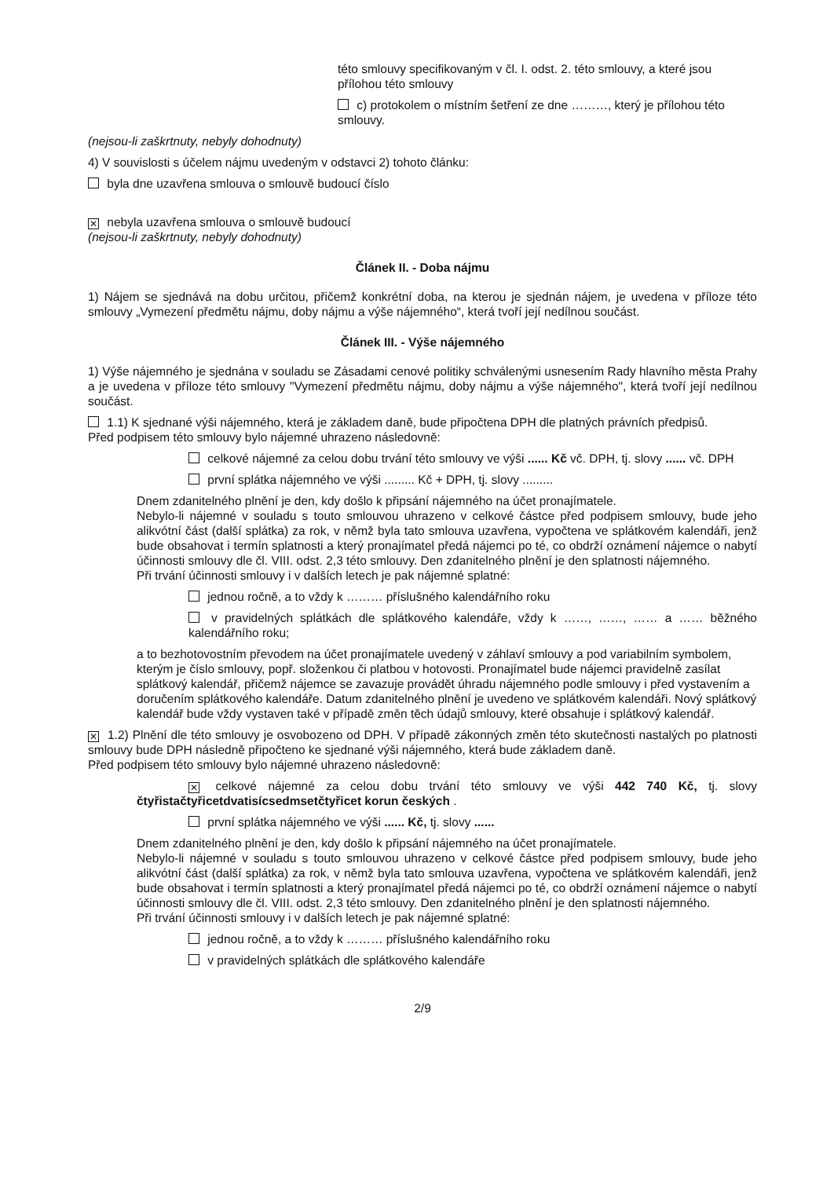této smlouvy specifikovaným v čl. I. odst. 2. této smlouvy, a které jsou přílohou této smlouvy
c) protokolem o místním šetření ze dne ………, který je přílohou této smlouvy.
(nejsou-li zaškrtnuty, nebyly dohodnuty)
4) V souvislosti s účelem nájmu uvedeným v odstavci 2) tohoto článku:
byla dne uzavřena smlouva o smlouvě budoucí číslo
✕ nebyla uzavřena smlouva o smlouvě budoucí
(nejsou-li zaškrtnuty, nebyly dohodnuty)
Článek II. - Doba nájmu
1) Nájem se sjednává na dobu určitou, přičemž konkrétní doba, na kterou je sjednán nájem, je uvedena v příloze této smlouvy „Vymezení předmětu nájmu, doby nájmu a výše nájemného“, která tvoří její nedílnou součást.
Článek III. - Výše nájemného
1) Výše nájemného je sjednána v souladu se Zásadami cenové politiky schválenými usnesením Rady hlavního města Prahy a je uvedena v příloze této smlouvy "Vymezení předmětu nájmu, doby nájmu a výše nájemného", která tvoří její nedílnou součást.
1.1) K sjednané výši nájemného, která je základem daně, bude připočtena DPH dle platných právních předpisů.
Před podpisem této smlouvy bylo nájemné uhrazeno následovně:
celkové nájemné za celou dobu trvání této smlouvy ve výši ...... Kč vč. DPH, tj. slovy ...... vč. DPH
první splátka nájemného ve výši ......... Kč + DPH, tj. slovy .........
Dnem zdanitelného plnění je den, kdy došlo k připsání nájemného na účet pronajímatele.
Nebylo-li nájemné v souladu s touto smlouvou uhrazeno v celkové částce před podpisem smlouvy, bude jeho alikvótní část (další splátka) za rok, v němž byla tato smlouva uzavřena, vypočtena ve splátkovém kalendáři, jenž bude obsahovat i termín splatnosti a který pronajímatel předá nájemci po té, co obdrží oznámení nájemce o nabytí účinnosti smlouvy dle čl. VIII. odst. 2,3 této smlouvy. Den zdanitelného plnění je den splatnosti nájemného.
Při trvání účinnosti smlouvy i v dalších letech je pak nájemné splatné:
jednou ročně, a to vždy k ……… příslušného kalendářního roku
v pravidelných splátkách dle splátkového kalendáře, vždy k ……, ……, …… a …… běžného kalendářního roku;
a to bezhotovostním převodem na účet pronajímatele uvedený v záhlaví smlouvy a pod variabilním symbolem, kterým je číslo smlouvy, popř. složenkou či platbou v hotovosti. Pronajímatel bude nájemci pravidelně zasílat splátkový kalendář, přičemž nájemce se zavazuje provádět úhradu nájemného podle smlouvy i před vystavením a doručením splátkového kalendáře. Datum zdanitelného plnění je uvedeno ve splátkovém kalendáři. Nový splátkový kalendář bude vždy vystaven také v případě změn těch údajů smlouvy, které obsahuje i splátkový kalendář.
✕ 1.2) Plnění dle této smlouvy je osvobozeno od DPH. V případě zákonných změn této skutečnosti nastalých po platnosti smlouvy bude DPH následně připočteno ke sjednané výši nájemného, která bude základem daně.
Před podpisem této smlouvy bylo nájemné uhrazeno následovně:
✕ celkové nájemné za celou dobu trvání této smlouvy ve výši 442 740 Kč, tj. slovy čtyřistačtyřicetdvatisícsedmsetčtyřicet korun českých .
první splátka nájemného ve výši ...... Kč, tj. slovy ......
Dnem zdanitelného plnění je den, kdy došlo k připsání nájemného na účet pronajímatele.
Nebylo-li nájemné v souladu s touto smlouvou uhrazeno v celkové částce před podpisem smlouvy, bude jeho alikvótní část (další splátka) za rok, v němž byla tato smlouva uzavřena, vypočtena ve splátkovém kalendáři, jenž bude obsahovat i termín splatnosti a který pronajímatel předá nájemci po té, co obdrží oznámení nájemce o nabytí účinnosti smlouvy dle čl. VIII. odst. 2,3 této smlouvy. Den zdanitelného plnění je den splatnosti nájemného.
Při trvání účinnosti smlouvy i v dalších letech je pak nájemné splatné:
jednou ročně, a to vždy k ……… příslušného kalendářního roku
v pravidelných splátkách dle splátkového kalendáře
2/9